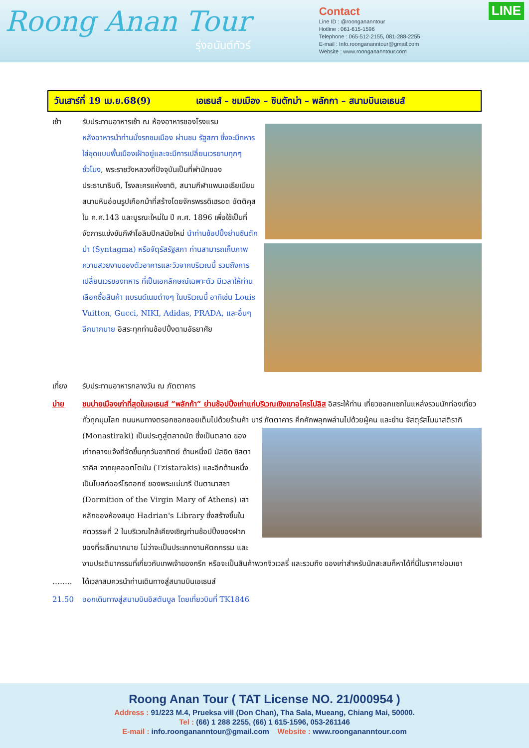Roong Anan Tour
รุ่งอนันต์ทัวร์
Contact
Line ID : @roongananntour
Hotline : 061-615-1596
Telephone : 065-512-2155, 081-288-2255
E-mail : Info.roongananntour@gmail.com
Website : www.roongananntour.com
LINE
วันเสาร์ที่ 19 เม.ย.68(9) เอเธนส์ – ชมเมือง – ซินตักม่า – พลักกา – สนามบินเอเธนส์
เช้า รับประทานอาหารเช้า ณ ห้องอาหารของโรงแรม
หลังอาหารนำท่านนั่งรถชมเมือง ผ่านชม รัฐสภา ซึ่งจะมีทหารใส่ชุดแบบพื้นเมืองเฝ้าอยู่และจะมีการเปลี่ยนเวรยามทุกๆ ชั่วโมง, พระราชวังหลวงที่ปัจจุบันเป็นที่พำนักของประธานาธิบดี, โรงละครแห่งชาติ, สนามกีฬาแพนเอเธียเนียน สนามหินอ่อนรูปเกือกม้าที่สร้างโดยจักรพรรดิเฮรอด อัตติคุส ใน ค.ศ.143 และบูรณะใหม่ใน ปี ค.ศ. 1896 เพื่อใช้เป็นที่จัดการแข่งขันกีฬาโอลิมปิกสมัยใหม่ นำท่านช้อปปิ้งย่านซินตักม่า (Syntagma) หรือจัตุรัสรัฐสภา ท่านสามารถเก็บภาพความสวยงามของตัวอาคารและวิวจากบริเวณนี้ รวมถึงการเปลี่ยนเวรของทหาร ที่เป็นเอกลักษณ์เฉพาะตัว มีเวลาให้ท่านเลือกซื้อสินค้า แบรนด์เนมต่างๆ ในบริเวณนี้ อาทิเช่น Louis Vuitton, Gucci, NIKI, Adidas, PRADA, และอื่นๆอีกมากมาย อิสระทุกท่านช้อปปิ้งตามอัธยาศัย
เที่ยง รับประทานอาหารกลางวัน ณ ภัตตาคาร
บ่าย ชมบ่ายเมืองเก่าที่สุดในเอเธนส์ “พลักก้า” ย่านช้อปปิ้งเก่าแก่บริเวณเชิงเขาอโครโปลิส อิสระให้ท่าน เที่ยวซอกแซกในแหล่งรวมนักท่องเที่ยวทั่วทุกมุมโลก ถนนหนทางตรอกซอกซอยเต็มไปด้วยร้านค้า บาร์ ภัตตาคาร คึกคักพลุกพล่านไปด้วยผู้คน และย่าน จัสตุรัสโมนาสติรากิ (Monastiraki) เป็นประตูสู่ตลาดนัด ซึ่งเป็นตลาด
ของเก่ากลางแจ้งที่จัดขึ้นทุกวันอาทิตย์ ด้านหนึ่งมี มัสยิด ซิสตาราคิส จากยุคออตโตมัน (Tzistarakis) และอีกด้านหนึ่งเป็นโบสถ์ออร์โธดอกซ์ ของพระแม่มารี ปันตานาสซา (Dormition of the Virgin Mary of Athens) เสาหลักของห้องสมุด Hadrian's Library ซึ่งสร้างขึ้นในศตวรรษที่ 2 ในบริเวณใกล้เคียงเชิญท่านช้อปปิ้งของฝาก ของที่ระลึกมากมาย ไม่ว่าจะเป็นประเภทงานหัตถกรรม และงานประติมากรรมที่เกี่ยวกับเทพเจ้าของกรีก หรือจะเป็นสินค้าพวกจิวเวลรี่ และรวมถึง ของเก่าสำหรับนักสะสมก็หาได้ที่นี่ในราคาย่อมเยา
…….. ได้เวลาสมควรนำท่านเดินทางสู่สนามบินเอเธนส์
21.50 ออกเดินทางสู่สนามบินอิสตันบูล โดยเที่ยวบินที่ TK1846
Roong Anan Tour ( TAT License NO. 21/000954 )
Address : 91/223 M.4, Prueksa vill (Don Chan), Tha Sala, Mueang, Chiang Mai, 50000.
Tel : (66) 1 288 2255, (66) 1 615-1596, 053-261146
E-mail : info.roongananntour@gmail.com Website : www.roongananntour.com